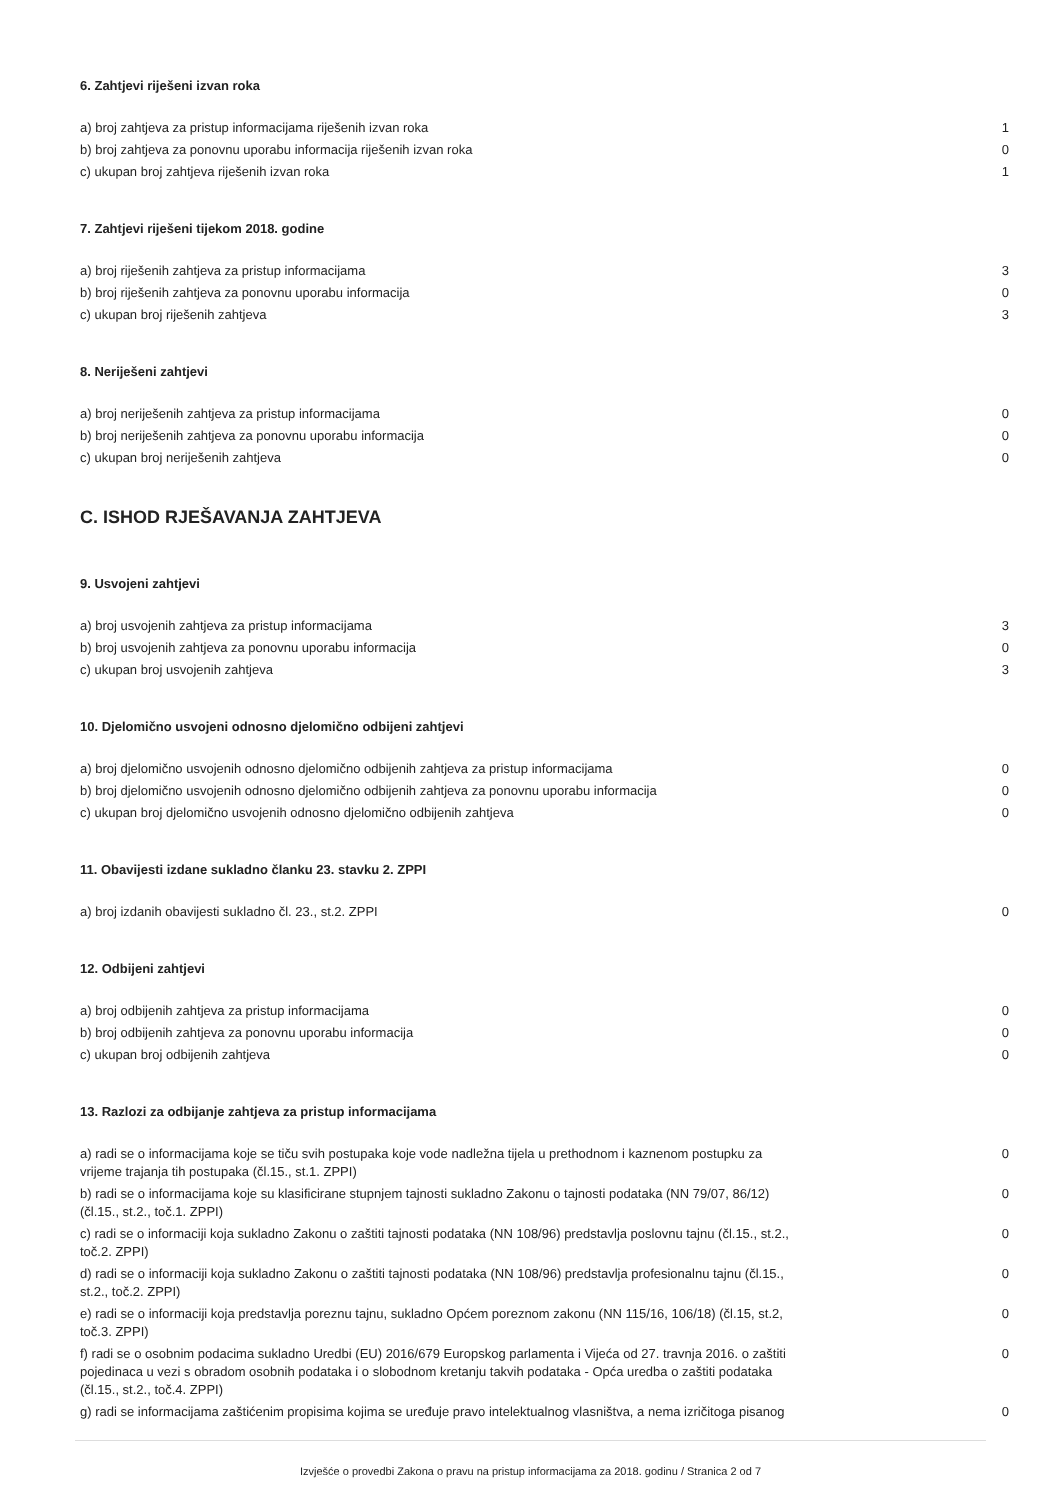6. Zahtjevi riješeni izvan roka
| a) broj zahtjeva za pristup informacijama riješenih izvan roka | 1 |
| b) broj zahtjeva za ponovnu uporabu informacija riješenih izvan roka | 0 |
| c) ukupan broj zahtjeva riješenih izvan roka | 1 |
7. Zahtjevi riješeni tijekom 2018. godine
| a) broj riješenih zahtjeva za pristup informacijama | 3 |
| b) broj riješenih zahtjeva za ponovnu uporabu informacija | 0 |
| c) ukupan broj riješenih zahtjeva | 3 |
8. Neriješeni zahtjevi
| a) broj neriješenih zahtjeva za pristup informacijama | 0 |
| b) broj neriješenih zahtjeva za ponovnu uporabu informacija | 0 |
| c) ukupan broj neriješenih zahtjeva | 0 |
C. ISHOD RJEŠAVANJA ZAHTJEVA
9. Usvojeni zahtjevi
| a) broj usvojenih zahtjeva za pristup informacijama | 3 |
| b) broj usvojenih zahtjeva za ponovnu uporabu informacija | 0 |
| c) ukupan broj usvojenih zahtjeva | 3 |
10. Djelomično usvojeni odnosno djelomično odbijeni zahtjevi
| a) broj djelomično usvojenih odnosno djelomično odbijenih zahtjeva za pristup informacijama | 0 |
| b) broj djelomično usvojenih odnosno djelomično odbijenih zahtjeva za ponovnu uporabu informacija | 0 |
| c) ukupan broj djelomično usvojenih odnosno djelomično odbijenih zahtjeva | 0 |
11. Obavijesti izdane sukladno članku 23. stavku 2. ZPPI
| a) broj izdanih obavijesti sukladno čl. 23., st.2. ZPPI | 0 |
12. Odbijeni zahtjevi
| a) broj odbijenih zahtjeva za pristup informacijama | 0 |
| b) broj odbijenih zahtjeva za ponovnu uporabu informacija | 0 |
| c) ukupan broj odbijenih zahtjeva | 0 |
13. Razlozi za odbijanje zahtjeva za pristup informacijama
| a) radi se o informacijama koje se tiču svih postupaka koje vode nadležna tijela u prethodnom i kaznenom postupku za vrijeme trajanja tih postupaka (čl.15., st.1. ZPPI) | 0 |
| b) radi se o informacijama koje su klasificirane stupnjem tajnosti sukladno Zakonu o tajnosti podataka (NN 79/07, 86/12) (čl.15., st.2., toč.1. ZPPI) | 0 |
| c) radi se o informaciji koja sukladno Zakonu o zaštiti tajnosti podataka (NN 108/96) predstavlja poslovnu tajnu (čl.15., st.2., toč.2. ZPPI) | 0 |
| d) radi se o informaciji koja sukladno Zakonu o zaštiti tajnosti podataka (NN 108/96) predstavlja profesionalnu tajnu (čl.15., st.2., toč.2. ZPPI) | 0 |
| e) radi se o informaciji koja predstavlja poreznu tajnu, sukladno Općem poreznom zakonu (NN 115/16, 106/18) (čl.15, st.2, toč.3. ZPPI) | 0 |
| f) radi se o osobnim podacima sukladno Uredbi (EU) 2016/679 Europskog parlamenta i Vijeća od 27. travnja 2016. o zaštiti pojedinaca u vezi s obradom osobnih podataka i o slobodnom kretanju takvih podataka - Opća uredba o zaštiti podataka (čl.15., st.2., toč.4. ZPPI) | 0 |
| g) radi se informacijama zaštićenim propisima kojima se uređuje pravo intelektualnog vlasništva, a nema izričitoga pisanog | 0 |
Izvješće o provedbi Zakona o pravu na pristup informacijama za 2018. godinu / Stranica 2 od 7